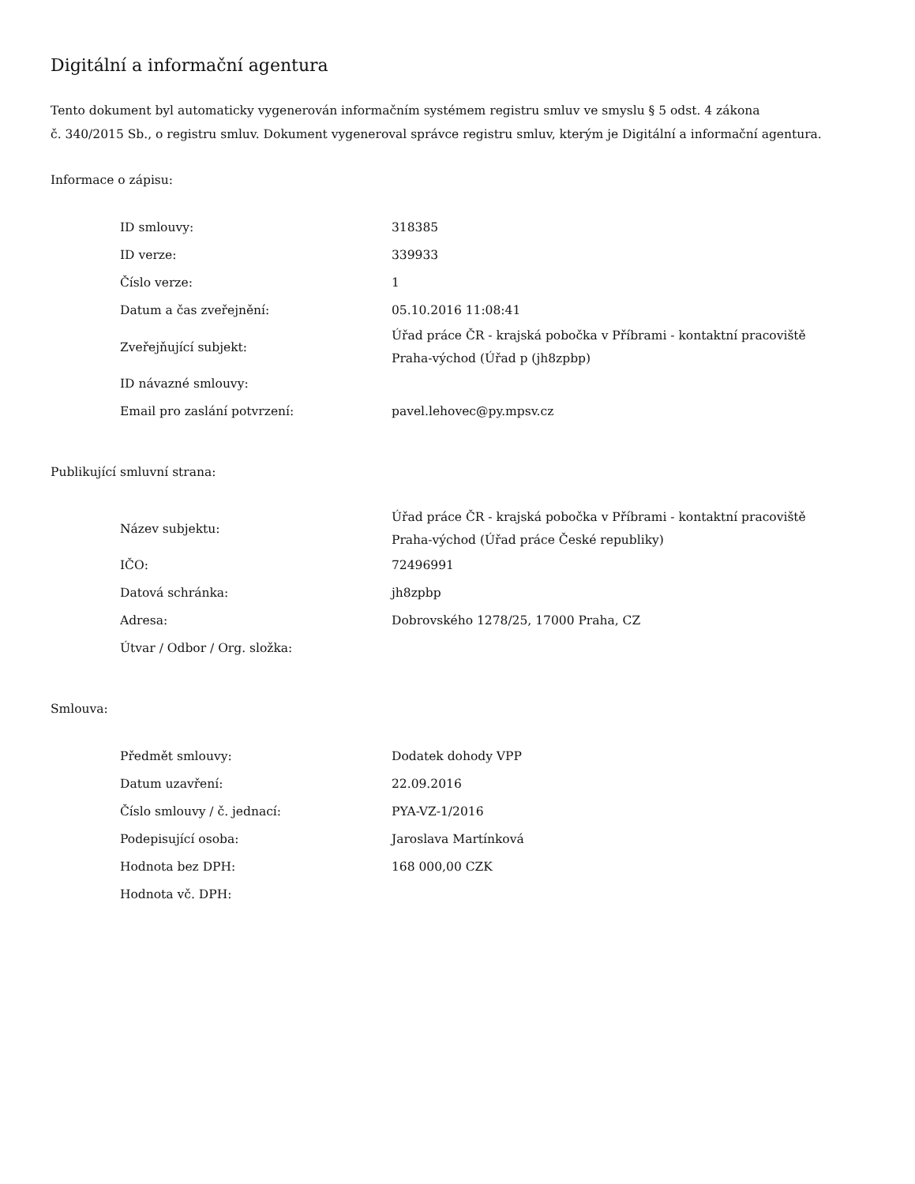Digitální a informační agentura
Tento dokument byl automaticky vygenerován informačním systémem registru smluv ve smyslu § 5 odst. 4 zákona
č. 340/2015 Sb., o registru smluv. Dokument vygeneroval správce registru smluv, kterým je Digitální a informační agentura.
Informace o zápisu:
| ID smlouvy: | 318385 |
| ID verze: | 339933 |
| Číslo verze: | 1 |
| Datum a čas zveřejnění: | 05.10.2016 11:08:41 |
| Zveřejňující subjekt: | Úřad práce ČR - krajská pobočka v Příbrami - kontaktní pracoviště Praha-východ (Úřad p (jh8zpbp) |
| ID návazné smlouvy: | |
| Email pro zaslání potvrzení: | pavel.lehovec@py.mpsv.cz |
Publikující smluvní strana:
| Název subjektu: | Úřad práce ČR - krajská pobočka v Příbrami - kontaktní pracoviště Praha-východ (Úřad práce České republiky) |
| IČO: | 72496991 |
| Datová schránka: | jh8zpbp |
| Adresa: | Dobrovského 1278/25, 17000 Praha, CZ |
| Útvar / Odbor / Org. složka: | |
Smlouva:
| Předmět smlouvy: | Dodatek dohody VPP |
| Datum uzavření: | 22.09.2016 |
| Číslo smlouvy / č. jednací: | PYA-VZ-1/2016 |
| Podepisující osoba: | Jaroslava Martínková |
| Hodnota bez DPH: | 168 000,00 CZK |
| Hodnota vč. DPH: | |